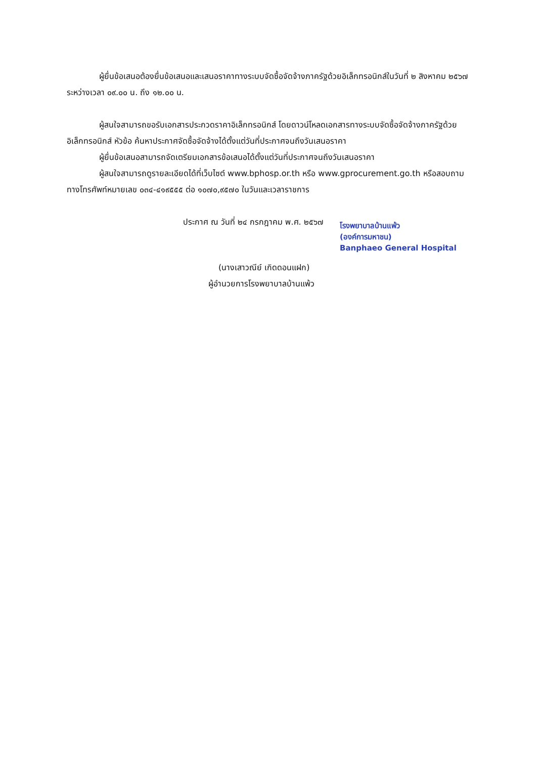ผู้ยื่นข้อเสนอต้องยื่นข้อเสนอและเสนอราคาทางระบบจัดซื้อจัดจ้างภาครัฐด้วยอิเล็กทรอนิกส์ในวันที่ ๒ สิงหาคม ๒๕๖๗ ระหว่างเวลา ๐๙.๐๐ น. ถึง ๑๒.๐๐ น.
ผู้สนใจสามารถขอรับเอกสารประกวดราคาอิเล็กทรอนิกส์ โดยดาวน์โหลดเอกสารทางระบบจัดซื้อจัดจ้างภาครัฐด้วยอิเล็กทรอนิกส์ หัวข้อ ค้นหาประกาศจัดซื้อจัดจ้างได้ตั้งแต่วันที่ประกาศจนถึงวันเสนอราคา
ผู้ยื่นข้อเสนอสามารถจัดเตรียมเอกสารข้อเสนอได้ตั้งแต่วันที่ประกาศจนถึงวันเสนอราคา
ผู้สนใจสามารถดูรายละเอียดได้ที่เว็บไซต์ www.bphosp.or.th หรือ www.gprocurement.go.th หรือสอบถามทางโทรศัพท์หมายเลข ๐๓๔-๔๑๙๕๕๕ ต่อ ๑๐๗๐,๙๕๗๐ ในวันและเวลาราชการ
ประกาศ ณ วันที่ ๒๔ กรกฎาคม พ.ศ. ๒๕๖๗
โรงพยาบาลบ้านแพ้ว
(องค์การมหาชน)
Banphaeo General Hospital
(นางเสาวณีย์ เกิดดอนแฝก)
ผู้อำนวยการโรงพยาบาลบ้านแพ้ว